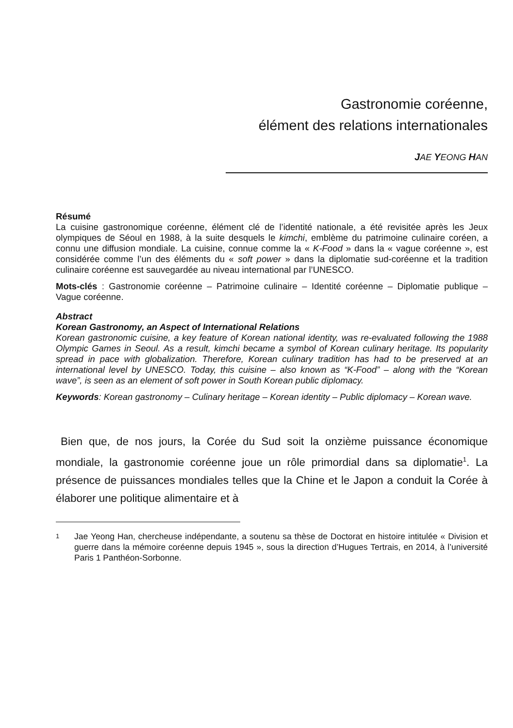Gastronomie coréenne,
élément des relations internationales
JAE YEONG HAN
Résumé
La cuisine gastronomique coréenne, élément clé de l’identité nationale, a été revisitée après les Jeux olympiques de Séoul en 1988, à la suite desquels le kimchi, emblème du patrimoine culinaire coréen, a connu une diffusion mondiale. La cuisine, connue comme la « K-Food » dans la « vague coréenne », est considérée comme l’un des éléments du « soft power » dans la diplomatie sud-coréenne et la tradition culinaire coréenne est sauvegardée au niveau international par l’UNESCO.
Mots-clés : Gastronomie coréenne – Patrimoine culinaire – Identité coréenne – Diplomatie publique – Vague coréenne.
Abstract
Korean Gastronomy, an Aspect of International Relations
Korean gastronomic cuisine, a key feature of Korean national identity, was re-evaluated following the 1988 Olympic Games in Seoul. As a result, kimchi became a symbol of Korean culinary heritage. Its popularity spread in pace with globalization. Therefore, Korean culinary tradition has had to be preserved at an international level by UNESCO. Today, this cuisine – also known as “K-Food” – along with the “Korean wave”, is seen as an element of soft power in South Korean public diplomacy.
Keywords: Korean gastronomy – Culinary heritage – Korean identity – Public diplomacy – Korean wave.
Bien que, de nos jours, la Corée du Sud soit la onzième puissance économique mondiale, la gastronomie coréenne joue un rôle primordial dans sa diplomatie<sup>1</sup>. La présence de puissances mondiales telles que la Chine et le Japon a conduit la Corée à élaborer une politique alimentaire et à
1
Jae Yeong Han, chercheuse indépendante, a soutenu sa thèse de Doctorat en histoire intitulée « Division et guerre dans la mémoire coréenne depuis 1945 », sous la direction d’Hugues Tertrais, en 2014, à l’université Paris 1 Panthéon-Sorbonne.